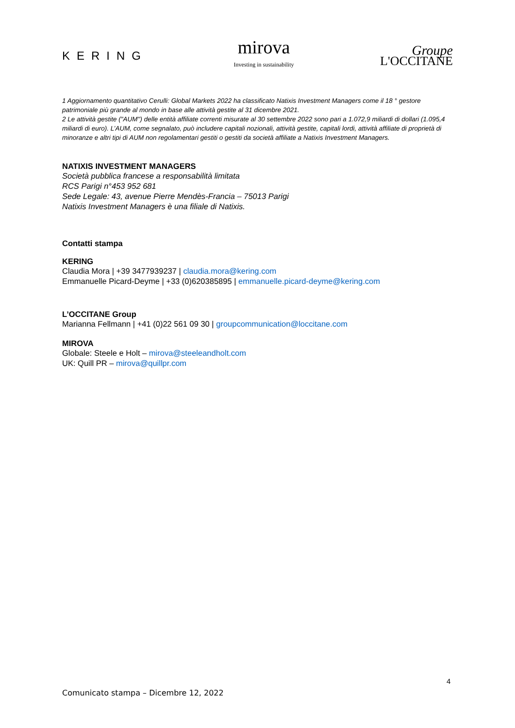KERING
mirova
Investing in sustainability
Groupe
L'OCCITANE
1 Aggiornamento quantitativo Cerulli: Global Markets 2022 ha classificato Natixis Investment Managers come il 18 ° gestore patrimoniale più grande al mondo in base alle attività gestite al 31 dicembre 2021.
2 Le attività gestite ("AUM") delle entità affiliate correnti misurate al 30 settembre 2022 sono pari a 1.072,9 miliardi di dollari (1.095,4 miliardi di euro). L’AUM, come segnalato, può includere capitali nozionali, attività gestite, capitali lordi, attività affiliate di proprietà di minoranze e altri tipi di AUM non regolamentari gestiti o gestiti da società affiliate a Natixis Investment Managers.
NATIXIS INVESTMENT MANAGERS
Società pubblica francese a responsabilità limitata
RCS Parigi n°453 952 681
Sede Legale: 43, avenue Pierre Mendès-Francia – 75013 Parigi
Natixis Investment Managers è una filiale di Natixis.
Contatti stampa
KERING
Claudia Mora | +39 3477939237 | claudia.mora@kering.com
Emmanuelle Picard-Deyme | +33 (0)620385895 | emmanuelle.picard-deyme@kering.com
L’OCCITANE Group
Marianna Fellmann | +41 (0)22 561 09 30 | groupcommunication@loccitane.com
MIROVA
Globale: Steele e Holt – mirova@steeleandholt.com
UK: Quill PR – mirova@quillpr.com
4
Comunicato stampa – Dicembre 12, 2022